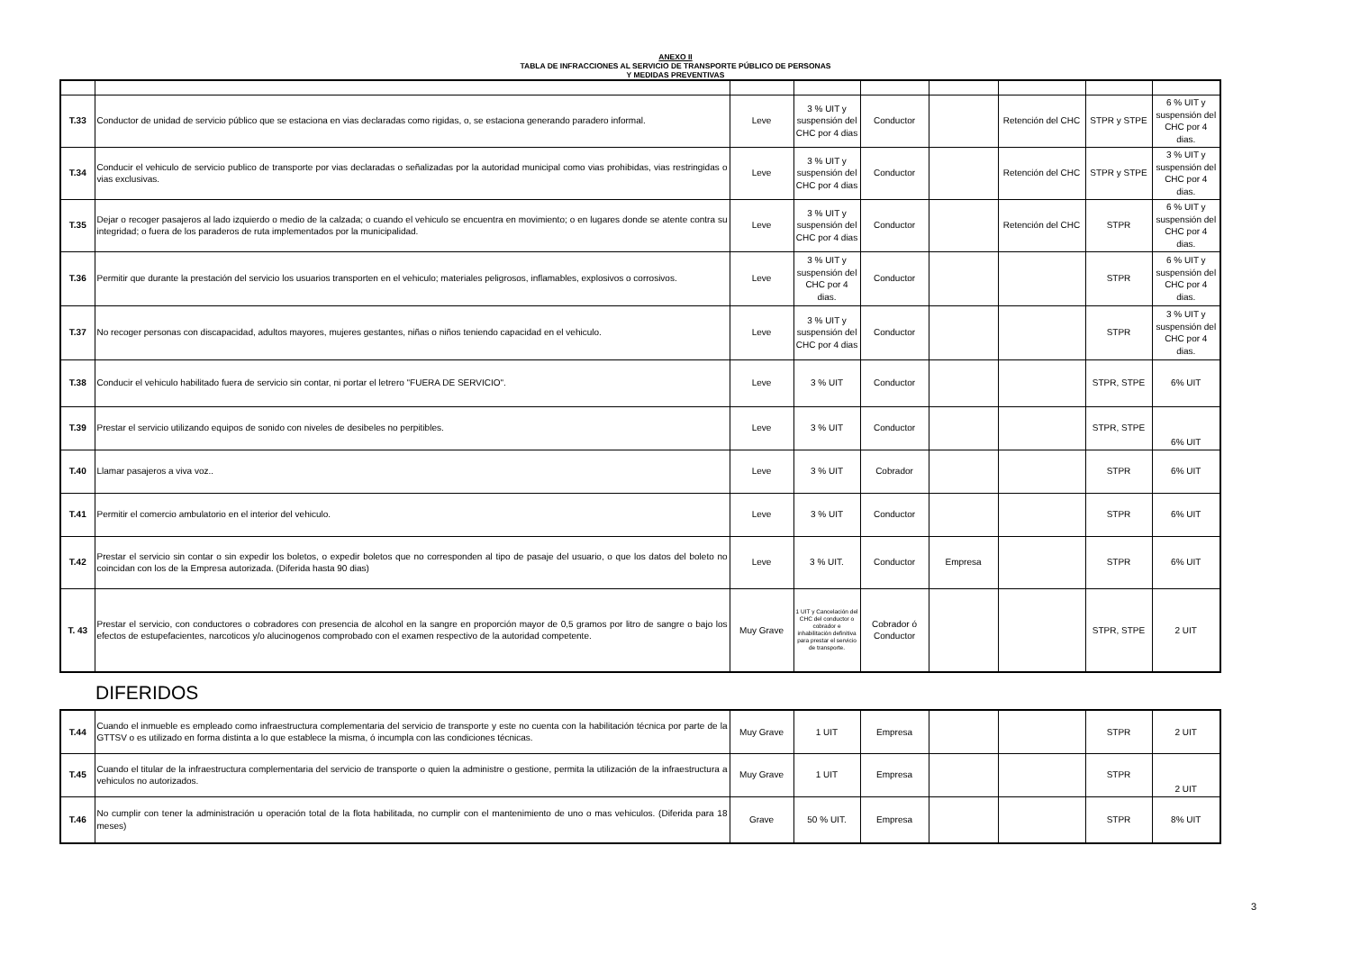ANEXO II
TABLA DE INFRACCIONES AL SERVICIO DE TRANSPORTE PÚBLICO DE PERSONAS
Y MEDIDAS PREVENTIVAS
| T.33 | Conductor de unidad de servicio público que se estaciona en vias declaradas como rigidas, o, se estaciona generando paradero informal. | Leve | 3 % UIT y suspensión del CHC por 4 dias | Conductor | | Retención del CHC | STPR y STPE | 6 % UIT y suspensión del CHC por 4 dias. |
| T.34 | Conducir el vehiculo de servicio publico de transporte por vias declaradas o señalizadas por la autoridad municipal como vias prohibidas, vias restringidas o vias exclusivas. | Leve | 3 % UIT y suspensión del CHC por 4 dias | Conductor | | Retención del CHC | STPR y STPE | 3 % UIT y suspensión del CHC por 4 dias. |
| T.35 | Dejar o recoger pasajeros al lado izquierdo o medio de la calzada; o cuando el vehiculo se encuentra en movimiento; o en lugares donde se atente contra su integridad; o fuera de los paraderos de ruta implementados por la municipalidad. | Leve | 3 % UIT y suspensión del CHC por 4 dias | Conductor | | Retención del CHC | STPR | 6 % UIT y suspensión del CHC por 4 dias. |
| T.36 | Permitir que durante la prestación del servicio los usuarios transporten en el vehiculo; materiales peligrosos, inflamables, explosivos o corrosivos. | Leve | 3 % UIT y suspensión del CHC por 4 dias. | Conductor | | | STPR | 6 % UIT y suspensión del CHC por 4 dias. |
| T.37 | No recoger personas con discapacidad, adultos mayores, mujeres gestantes, niñas o niños teniendo capacidad en el vehiculo. | Leve | 3 % UIT y suspensión del CHC por 4 dias | Conductor | | | STPR | 3 % UIT y suspensión del CHC por 4 dias. |
| T.38 | Conducir el vehiculo habilitado fuera de servicio sin contar, ni portar el letrero "FUERA DE SERVICIO". | Leve | 3 % UIT | Conductor | | | STPR, STPE | 6% UIT |
| T.39 | Prestar el servicio utilizando equipos de sonido con niveles de desibeles no perpitibles. | Leve | 3 % UIT | Conductor | | | STPR, STPE | 6% UIT |
| T.40 | Llamar pasajeros a viva voz.. | Leve | 3 % UIT | Cobrador | | | STPR | 6% UIT |
| T.41 | Permitir el comercio ambulatorio en el interior del vehiculo. | Leve | 3 % UIT | Conductor | | | STPR | 6% UIT |
| T.42 | Prestar el servicio sin contar o sin expedir los boletos, o expedir boletos que no corresponden al tipo de pasaje del usuario, o que los datos del boleto no coincidan con los de la Empresa autorizada. (Diferida hasta 90 dias) | Leve | 3 % UIT. | Conductor | Empresa | | STPR | 6% UIT |
| T. 43 | Prestar el servicio, con conductores o cobradores con presencia de alcohol en la sangre en proporción mayor de 0,5 gramos por litro de sangre o bajo los efectos de estupefacientes, narcoticos y/o alucinogenos comprobado con el examen respectivo de la autoridad competente. | Muy Grave | 1 UIT y Cancelación del CHC del conductor o cobrador e inhabilitación definitiva para prestar el servicio de transporte. | Cobrador ó Conductor | | | STPR, STPE | 2 UIT |
DIFERIDOS
| T.44 | Cuando el inmueble es empleado como infraestructura complementaria del servicio de transporte y este no cuenta con la habilitación técnica por parte de la GTTSV o es utilizado en forma distinta a lo que establece la misma, ó incumpla con las condiciones técnicas. | Muy Grave | 1 UIT | Empresa | | | STPR | 2 UIT |
| T.45 | Cuando el titular de la infraestructura complementaria del servicio de transporte o quien la administre o gestione, permita la utilización de la infraestructura a vehiculos no autorizados. | Muy Grave | 1 UIT | Empresa | | | STPR | 2 UIT |
| T.46 | No cumplir con tener la administración u operación total de la flota habilitada, no cumplir con el mantenimiento de uno o mas vehiculos. (Diferida para 18 meses) | Grave | 50 % UIT. | Empresa | | | STPR | 8% UIT |
3